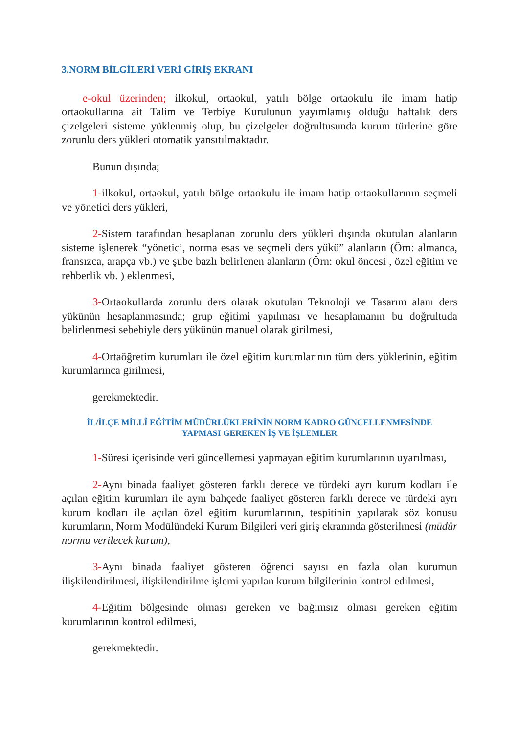3.NORM BİLGİLERİ VERİ GİRİŞ EKRANI
e-okul üzerinden; ilkokul, ortaokul, yatılı bölge ortaokulu ile imam hatip ortaokullarına ait Talim ve Terbiye Kurulunun yayımlamış olduğu haftalık ders çizelgeleri sisteme yüklenmiş olup, bu çizelgeler doğrultusunda kurum türlerine göre zorunlu ders yükleri otomatik yansıtılmaktadır.
Bunun dışında;
1-ilkokul, ortaokul, yatılı bölge ortaokulu ile imam hatip ortaokullarının seçmeli ve yönetici ders yükleri,
2-Sistem tarafından hesaplanan zorunlu ders yükleri dışında okutulan alanların sisteme işlenerek “yönetici, norma esas ve seçmeli ders yükü” alanların (Örn: almanca, fransızca, arapça vb.) ve şube bazlı belirlenen alanların (Örn: okul öncesi , özel eğitim ve rehberlik vb. ) eklenmesi,
3-Ortaokullarda zorunlu ders olarak okutulan Teknoloji ve Tasarım alanı ders yükünün hesaplanmasında; grup eğitimi yapılması ve hesaplamanın bu doğrultuda belirlenmesi sebebiyle ders yükünün manuel olarak girilmesi,
4-Ortaöğretim kurumları ile özel eğitim kurumlarının tüm ders yüklerinin, eğitim kurumlarınca girilmesi,
gerekmektedir.
İL/İLÇE MİLLÎ EĞİTİM MÜDÜRLÜKLERİNİN NORM KADRO GÜNCELLENMESİNDE
YAPMASI GEREKEN İŞ VE İŞLEMLER
1-Süresi içerisinde veri güncellemesi yapmayan eğitim kurumlarının uyarılması,
2-Aynı binada faaliyet gösteren farklı derece ve türdeki ayrı kurum kodları ile açılan eğitim kurumları ile aynı bahçede faaliyet gösteren farklı derece ve türdeki ayrı kurum kodları ile açılan özel eğitim kurumlarının, tespitinin yapılarak söz konusu kurumların, Norm Modülündeki Kurum Bilgileri veri giriş ekranında gösterilmesi (müdür normu verilecek kurum),
3-Aynı binada faaliyet gösteren öğrenci sayısı en fazla olan kurumun ilişkilendirilmesi, ilişkilendirilme işlemi yapılan kurum bilgilerinin kontrol edilmesi,
4-Eğitim bölgesinde olması gereken ve bağımsız olması gereken eğitim kurumlarının kontrol edilmesi,
gerekmektedir.